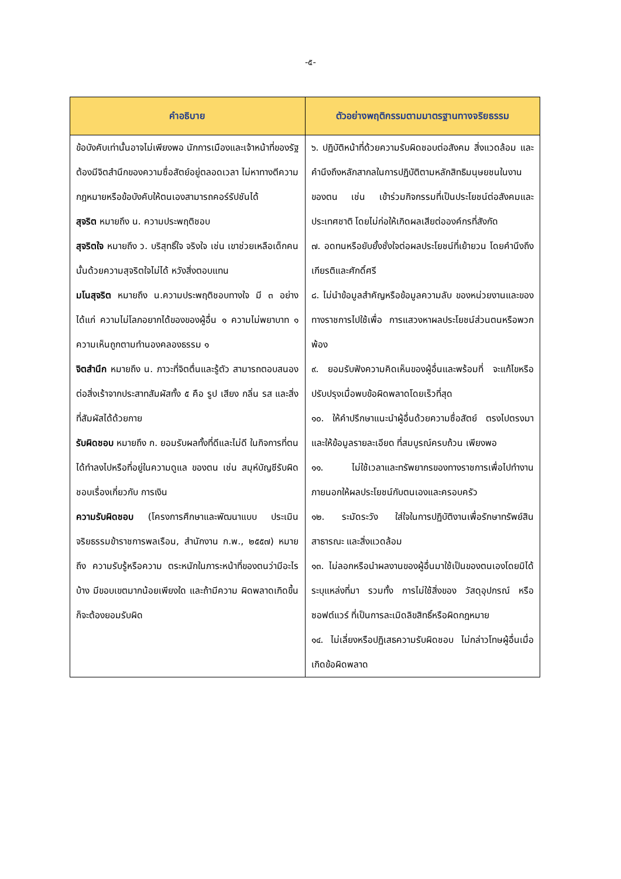-๕-
| คำอธิบาย | ตัวอย่างพฤติกรรมตามมาตรฐานทางจริยธรรม |
| --- | --- |
| ข้อบังคับเท่านั้นอาจไม่เพียงพอ นักการเมืองและเจ้าหน้าที่ของรัฐต้องมีจิตสำนึกของความซื่อสัตย์อยู่ตลอดเวลา ไม่หาทางตีความกฎหมายหรือข้อบังคับให้ตนเองสามารถคอร์รัปชันได้ สุจริต หมายถึง น. ความประพฤติชอบ สุจริตใจ หมายถึง ว. บริสุทธิ์ใจ จริงใจ เช่น เขาช่วยเหลือเด็กคนนั้นด้วยความสุจริตใจไม่ได้ หวังสิ่งตอบแทน มโนสุจริต หมายถึง น.ความประพฤติชอบทางใจ มี ๓ อย่าง ได้แก่ ความไม่โลภอยากได้ของของผู้อื่น ๑ ความไม่พยาบาท ๑ ความเห็นถูกตามทำนองคลองธรรม ๑ จิตสำนึก หมายถึง น. ภาวะที่จิตตื่นและรู้ตัว สามารถตอบสนองต่อสิ่งเร้าจากประสาทสัมผัสทั้ง ๕ คือ รูป เสียง กลิ่น รส และสิ่งที่สัมผัสได้ด้วยกาย รับผิดชอบ หมายถึง ก. ยอมรับผลทั้งที่ดีและไม่ดี ในกิจการที่ตนได้ทำลงไปหรือที่อยู่ในความดูแล ของตน เช่น สมุห์บัญชีรับผิดชอบเรื่องเกี่ยวกับ การเงิน ความรับผิดชอบ (โครงการศึกษาและพัฒนาแบบ ประเมินจริยธรรมข้าราชการพลเรือน, สำนักงาน ก.พ., ๒๕๕๗) หมายถึง ความรับรู้หรือความ ตระหนักในภาระหน้าที่ของตนว่ามีอะไรบ้าง มีขอบเขตมากน้อยเพียงใด และถ้ามีความ ผิดพลาดเกิดขึ้นก็จะต้องยอมรับผิด | ๖. ปฏิบัติหน้าที่ด้วยความรับผิดชอบต่อสังคม สิ่งแวดล้อม และคำนึงถึงหลักสากลในการปฏิบัติตามหลักสิทธิมนุษยชนในงานของตน เช่น เข้าร่วมกิจกรรมที่เป็นประโยชน์ต่อสังคมและประเทศชาติ โดยไม่ก่อให้เกิดผลเสียต่อองค์กรที่สังกัด ๗. อดทนหรือยับยั้งชั่งใจต่อผลประโยชน์ที่เย้ายวน โดยคำนึงถึงเกียรติและศักดิ์ศรี ๘. ไม่นำข้อมูลสำคัญหรือข้อมูลความลับ ของหน่วยงานและของทางราชการไปใช้เพื่อ การแสวงหาผลประโยชน์ส่วนตนหรือพวกพ้อง ๙. ยอมรับฟังความคิดเห็นของผู้อื่นและพร้อมที่ จะแก้ไขหรือปรับปรุงเมื่อพบข้อผิดพลาดโดยเร็วที่สุด ๑๐. ให้คำปรึกษาแนะนำผู้อื่นด้วยความซื่อสัตย์ ตรงไปตรงมา และให้ข้อมูลรายละเอียด ที่สมบูรณ์ครบถ้วน เพียงพอ ๑๑. ไม่ใช้เวลาและทรัพยากรของทางราชการเพื่อไปทำงานภายนอกให้ผลประโยชน์กับตนเองและครอบครัว ๑๒. ระมัดระวัง ใส่ใจในการปฏิบัติงานเพื่อรักษาทรัพย์สินสาธารณะ และสิ่งแวดล้อม ๑๓. ไม่ลอกหรือนำผลงานของผู้อื่นมาใช้เป็นของตนเองโดยมิได้ระบุแหล่งที่มา รวมทั้ง การไม่ใช้สิ่งของ วัสดุอุปกรณ์ หรือซอฟต์แวร์ ที่เป็นการละเมิดลิขสิทธิ์หรือผิดกฎหมาย ๑๔. ไม่เลี่ยงหรือปฏิเสธความรับผิดชอบ ไม่กล่าวโทษผู้อื่นเมื่อเกิดข้อผิดพลาด |